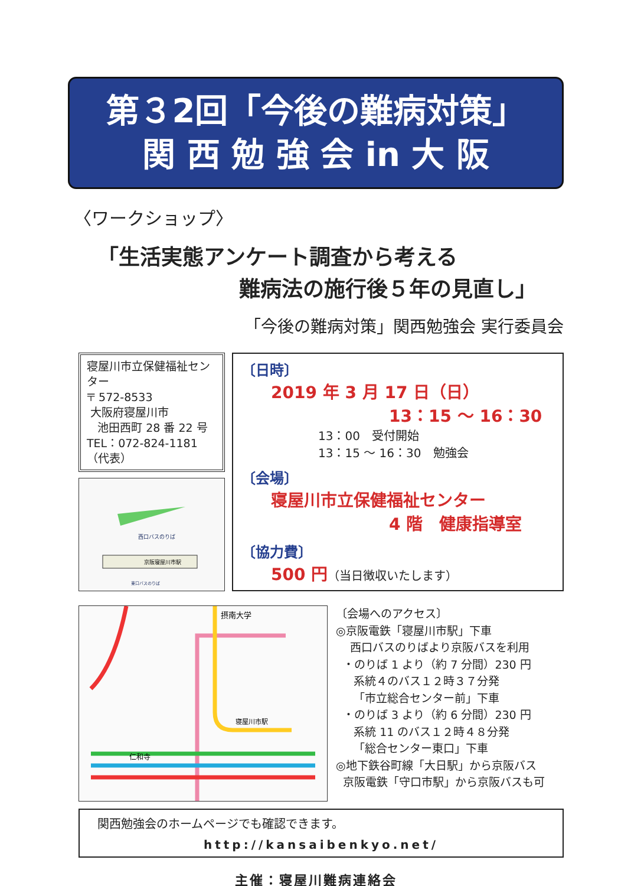第３2回「今後の難病対策」
関 西 勉 強 会 in 大 阪
〈ワークショップ〉
「生活実態アンケート調査から考える
難病法の施行後５年の見直し」
「今後の難病対策」関西勉強会 実行委員会
寝屋川市立保健福祉センター
〒 572-8533
大阪府寝屋川市
池田西町 28 番 22 号
TEL：072-824-1181（代表）
西口バスのりば
京阪寝屋川市駅
東口バスのりば
〔日時〕
2019 年 3 月 17 日（日）
13：15 ～ 16：30
13：00　受付開始
13：15 ～ 16：30　勉強会
〔会場〕
寝屋川市立保健福祉センター
4 階　健康指導室
〔協力費〕
500 円（当日徴収いたします）
摂南大学
仁和寺
寝屋川市駅
〔会場へのアクセス〕
◎京阪電鉄「寝屋川市駅」下車
西口バスのりばより京阪バスを利用
・のりば 1 より（約 7 分間）230 円
系統４のバス１２時３７分発
「市立総合センター前」下車
・のりば 3 より（約 6 分間）230 円
系統 11 のバス１２時４８分発
「総合センター東口」下車
◎地下鉄谷町線「大日駅」から京阪バス
京阪電鉄「守口市駅」から京阪バスも可
関西勉強会のホームページでも確認できます。
http://kansaibenkyo.net/
主催：寝屋川難病連絡会